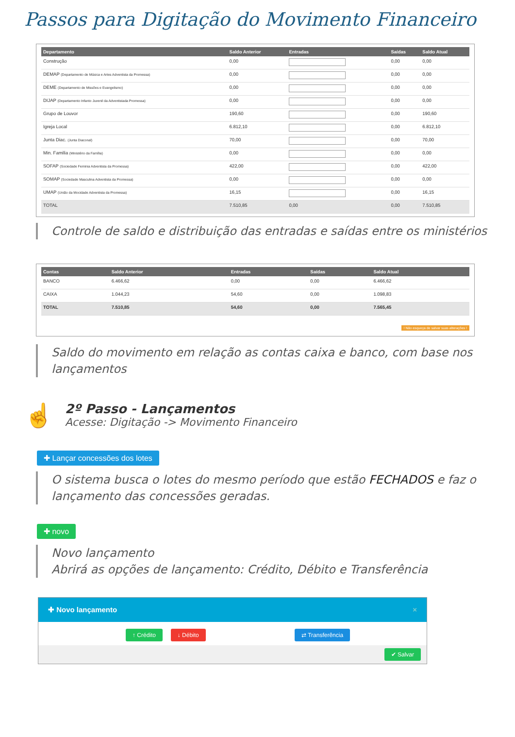Passos para Digitação do Movimento Financeiro
| Departamento | Saldo Anterior | Entradas | Saídas | Saldo Atual |
| --- | --- | --- | --- | --- |
| Construção | 0,00 | | 0,00 | 0,00 |
| DEMAP (Departamento de Música e Artes Adventista da Promessa) | 0,00 | | 0,00 | 0,00 |
| DEME (Departamento de Missões e Evangelismo) | 0,00 | | 0,00 | 0,00 |
| DIJAP (Departamento Infanto Juvenil da Adventistada Promessa) | 0,00 | | 0,00 | 0,00 |
| Grupo de Louvor | 190,60 | | 0,00 | 190,60 |
| Igreja Local | 6.812,10 | | 0,00 | 6.812,10 |
| Junta Diac. (Junta Diaconal) | 70,00 | | 0,00 | 70,00 |
| Min. Familia (Ministério da Família) | 0,00 | | 0,00 | 0,00 |
| SOFAP (Sociedade Feminia Adventista da Promessa) | 422,00 | | 0,00 | 422,00 |
| SOMAP (Sociedade Masculina Adventista da Promessa) | 0,00 | | 0,00 | 0,00 |
| UMAP (União da Mocidade Adventista da Promessa) | 16,15 | | 0,00 | 16,15 |
| TOTAL | 7.510,85 | 0,00 | 0,00 | 7.510,85 |
Controle de saldo e distribuição das entradas e saídas entre os ministérios
| Contas | Saldo Anterior | Entradas | Saídas | Saldo Atual |
| --- | --- | --- | --- | --- |
| BANCO | 6.466,62 | 0,00 | 0,00 | 6.466,62 |
| CAIXA | 1.044,23 | 54,60 | 0,00 | 1.098,83 |
| TOTAL | 7.510,85 | 54,60 | 0,00 | 7.565,45 |
! Não esqueça de salvar suas alterações !
Saldo do movimento em relação as contas caixa e banco, com base nos lançamentos
☝
2º Passo - Lançamentos
Acesse: Digitação -> Movimento Financeiro
✚ Lançar concessões dos lotes
O sistema busca o lotes do mesmo período que estão FECHADOS e faz o lançamento das concessões geradas.
✚ novo
Novo lançamento
Abrirá as opções de lançamento: Crédito, Débito e Transferência
✚ Novo lançamento ×
↑ Crédito ↓ Débito ⇄ Transferência
✔ Salvar